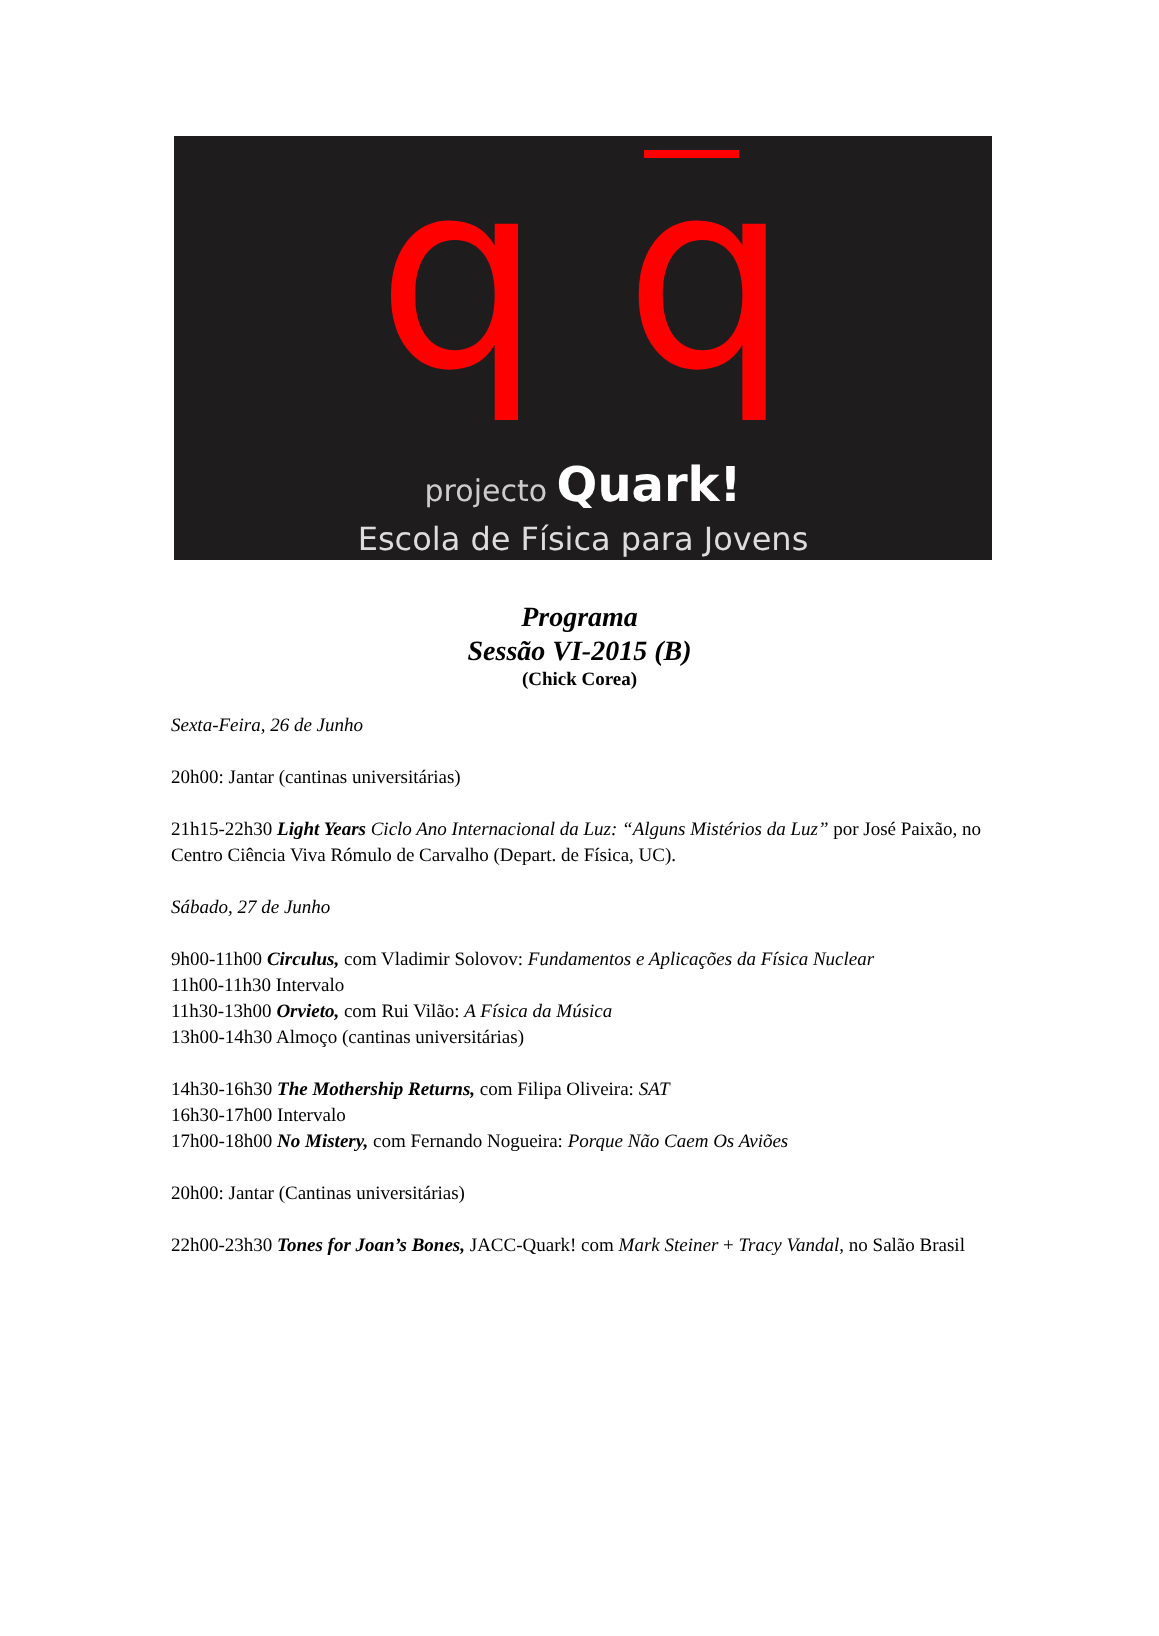q q
projecto Quark!
Escola de Física para Jovens
Programa
Sessão VI-2015 (B)
(Chick Corea)
Sexta-Feira, 26 de Junho
20h00: Jantar (cantinas universitárias)
21h15-22h30 Light Years Ciclo Ano Internacional da Luz: “Alguns Mistérios da Luz” por José Paixão, no Centro Ciência Viva Rómulo de Carvalho (Depart. de Física, UC).
Sábado, 27 de Junho
9h00-11h00 Circulus, com Vladimir Solovov: Fundamentos e Aplicações da Física Nuclear
11h00-11h30 Intervalo
11h30-13h00 Orvieto, com Rui Vilão: A Física da Música
13h00-14h30 Almoço (cantinas universitárias)
14h30-16h30 The Mothership Returns, com Filipa Oliveira: SAT
16h30-17h00 Intervalo
17h00-18h00 No Mistery, com Fernando Nogueira: Porque Não Caem Os Aviões
20h00: Jantar (Cantinas universitárias)
22h00-23h30 Tones for Joan’s Bones, JACC-Quark! com Mark Steiner + Tracy Vandal, no Salão Brasil